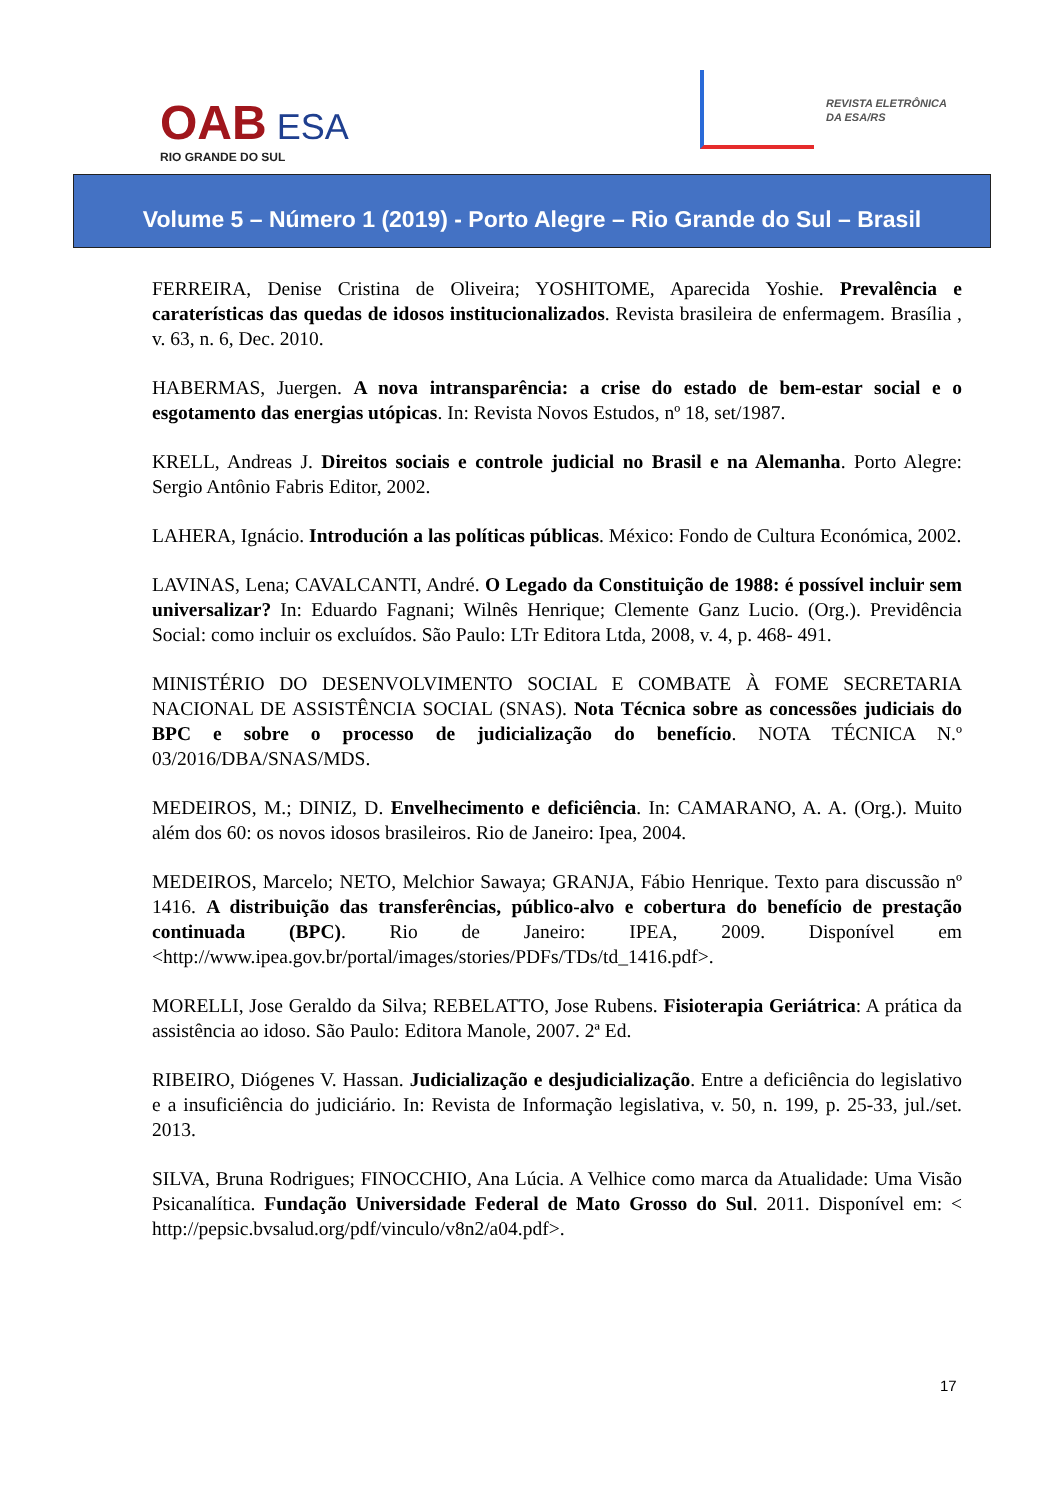OAB ESA
RIO GRANDE DO SUL
REVISTA ELETRÔNICA
DA ESA/RS
Volume 5 – Número 1 (2019) - Porto Alegre – Rio Grande do Sul – Brasil
FERREIRA, Denise Cristina de Oliveira; YOSHITOME, Aparecida Yoshie. Prevalência e caraterísticas das quedas de idosos institucionalizados. Revista brasileira de enfermagem. Brasília , v. 63, n. 6, Dec. 2010.
HABERMAS, Juergen. A nova intransparência: a crise do estado de bem-estar social e o esgotamento das energias utópicas. In: Revista Novos Estudos, nº 18, set/1987.
KRELL, Andreas J. Direitos sociais e controle judicial no Brasil e na Alemanha. Porto Alegre: Sergio Antônio Fabris Editor, 2002.
LAHERA, Ignácio. Introdución a las políticas públicas. México: Fondo de Cultura Económica, 2002.
LAVINAS, Lena; CAVALCANTI, André. O Legado da Constituição de 1988: é possível incluir sem universalizar? In: Eduardo Fagnani; Wilnês Henrique; Clemente Ganz Lucio. (Org.). Previdência Social: como incluir os excluídos. São Paulo: LTr Editora Ltda, 2008, v. 4, p. 468- 491.
MINISTÉRIO DO DESENVOLVIMENTO SOCIAL E COMBATE À FOME SECRETARIA NACIONAL DE ASSISTÊNCIA SOCIAL (SNAS). Nota Técnica sobre as concessões judiciais do BPC e sobre o processo de judicialização do benefício. NOTA TÉCNICA N.º 03/2016/DBA/SNAS/MDS.
MEDEIROS, M.; DINIZ, D. Envelhecimento e deficiência. In: CAMARANO, A. A. (Org.). Muito além dos 60: os novos idosos brasileiros. Rio de Janeiro: Ipea, 2004.
MEDEIROS, Marcelo; NETO, Melchior Sawaya; GRANJA, Fábio Henrique. Texto para discussão nº 1416. A distribuição das transferências, público-alvo e cobertura do benefício de prestação continuada (BPC). Rio de Janeiro: IPEA, 2009. Disponível em <http://www.ipea.gov.br/portal/images/stories/PDFs/TDs/td_1416.pdf>.
MORELLI, Jose Geraldo da Silva; REBELATTO, Jose Rubens. Fisioterapia Geriátrica: A prática da assistência ao idoso. São Paulo: Editora Manole, 2007. 2ª Ed.
RIBEIRO, Diógenes V. Hassan. Judicialização e desjudicialização. Entre a deficiência do legislativo e a insuficiência do judiciário. In: Revista de Informação legislativa, v. 50, n. 199, p. 25-33, jul./set. 2013.
SILVA, Bruna Rodrigues; FINOCCHIO, Ana Lúcia. A Velhice como marca da Atualidade: Uma Visão Psicanalítica. Fundação Universidade Federal de Mato Grosso do Sul. 2011. Disponível em: < http://pepsic.bvsalud.org/pdf/vinculo/v8n2/a04.pdf>.
17